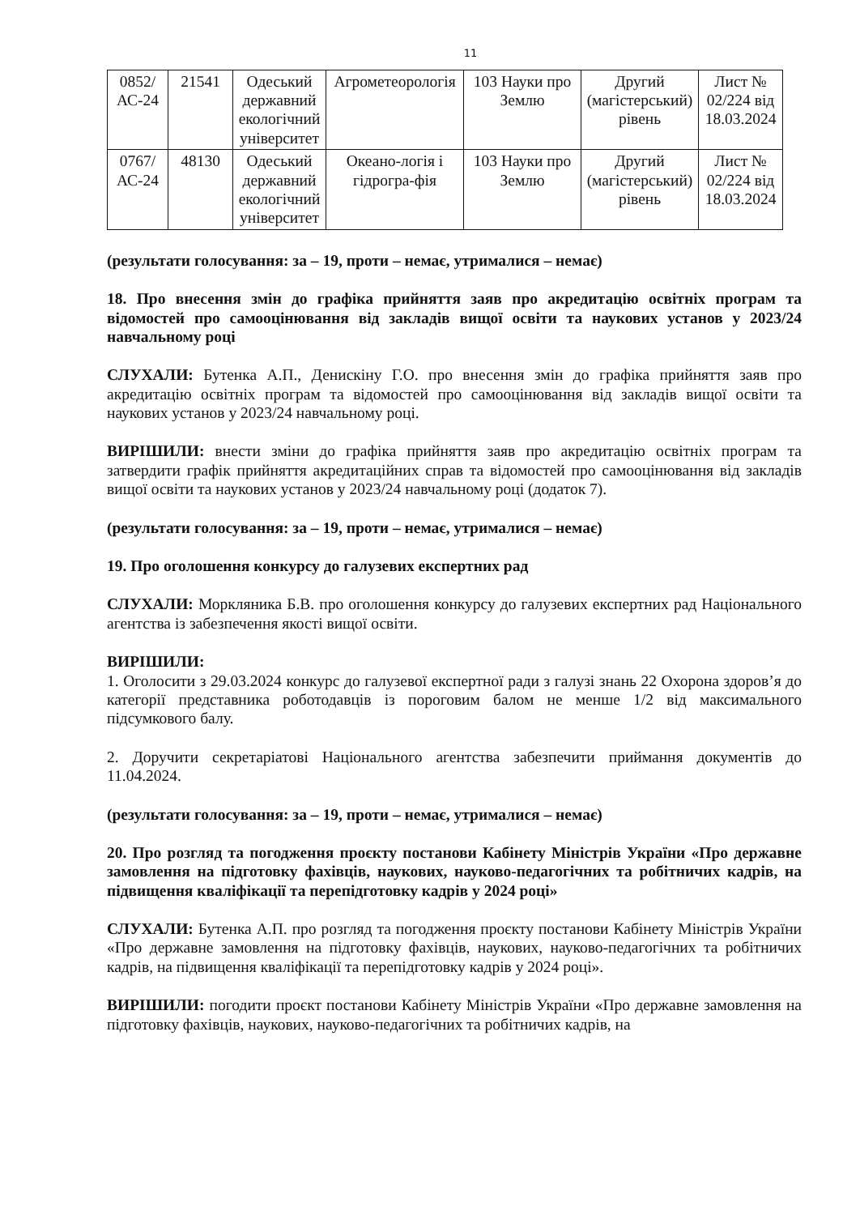11
| 0852/ АС-24 | 21541 | Одеський державний екологічний університет | Агрометеорологія | 103 Науки про Землю | Другий (магістерський) рівень | Лист № 02/224 від 18.03.2024 |
| 0767/ АС-24 | 48130 | Одеський державний екологічний університет | Океано-логія і гідрогра-фія | 103 Науки про Землю | Другий (магістерський) рівень | Лист № 02/224 від 18.03.2024 |
(результати голосування: за – 19, проти – немає, утрималися – немає)
18. Про внесення змін до графіка прийняття заяв про акредитацію освітніх програм та відомостей про самооцінювання від закладів вищої освіти та наукових установ у 2023/24 навчальному році
СЛУХАЛИ: Бутенка А.П., Денискіну Г.О. про внесення змін до графіка прийняття заяв про акредитацію освітніх програм та відомостей про самооцінювання від закладів вищої освіти та наукових установ у 2023/24 навчальному році.
ВИРІШИЛИ: внести зміни до графіка прийняття заяв про акредитацію освітніх програм та затвердити графік прийняття акредитаційних справ та відомостей про самооцінювання від закладів вищої освіти та наукових установ у 2023/24 навчальному році (додаток 7).
(результати голосування: за – 19, проти – немає, утрималися – немає)
19. Про оголошення конкурсу до галузевих експертних рад
СЛУХАЛИ: Моркляника Б.В. про оголошення конкурсу до галузевих експертних рад Національного агентства із забезпечення якості вищої освіти.
ВИРІШИЛИ:
1. Оголосити з 29.03.2024 конкурс до галузевої експертної ради з галузі знань 22 Охорона здоров’я до категорії представника роботодавців із пороговим балом не менше 1/2 від максимального підсумкового балу.
2. Доручити секретаріатові Національного агентства забезпечити приймання документів до 11.04.2024.
(результати голосування: за – 19, проти – немає, утрималися – немає)
20. Про розгляд та погодження проєкту постанови Кабінету Міністрів України «Про державне замовлення на підготовку фахівців, наукових, науково-педагогічних та робітничих кадрів, на підвищення кваліфікації та перепідготовку кадрів у 2024 році»
СЛУХАЛИ: Бутенка А.П. про розгляд та погодження проєкту постанови Кабінету Міністрів України «Про державне замовлення на підготовку фахівців, наукових, науково-педагогічних та робітничих кадрів, на підвищення кваліфікації та перепідготовку кадрів у 2024 році».
ВИРІШИЛИ: погодити проєкт постанови Кабінету Міністрів України «Про державне замовлення на підготовку фахівців, наукових, науково-педагогічних та робітничих кадрів, на